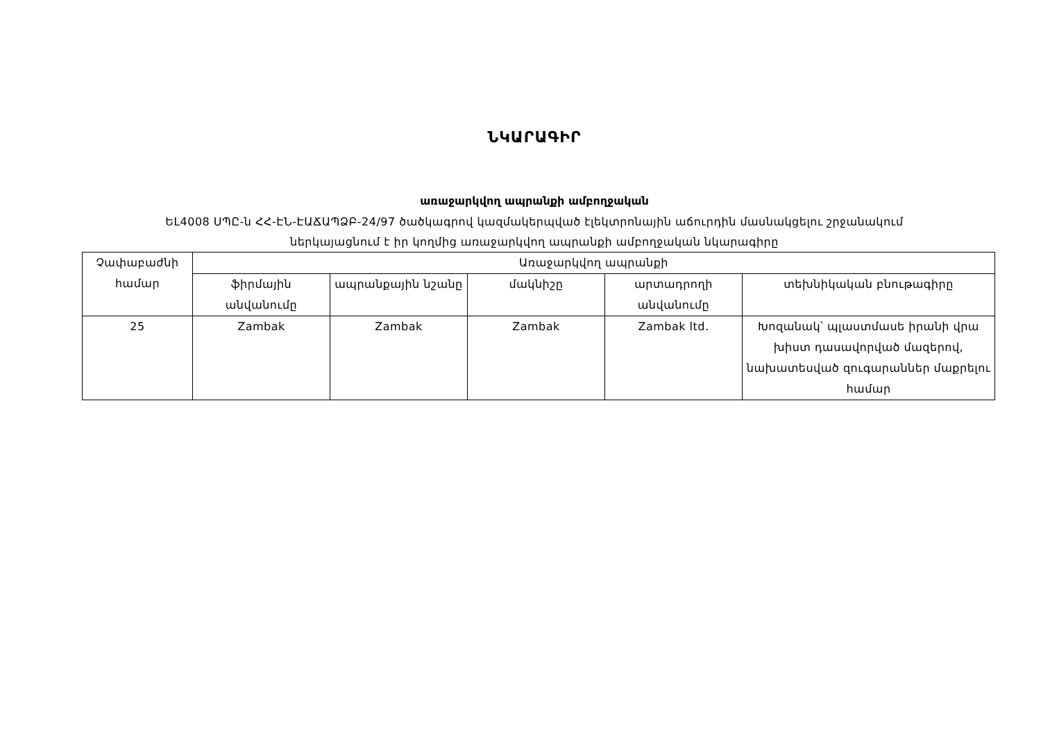ՆԿԱՐԱԳԻՐ
առաջարկվող ապրանքի ամբողջական
ԵԼ4008 ՍՊԸ-ն ՀՀ-ԷՆ-ԷԱՃԱՊՁԲ-24/97 ծածկագրով կազմակերպված էլեկտրոնային աճուրդին մասնակցելու շրջանակում
ներկայացնում է իր կողմից առաջարկվող ապրանքի ամբողջական նկարագիրը
| Չափաբաժնի համար | Առաջարկվող ապրանքի | | | | |
| --- | --- | --- | --- | --- | --- |
| | ֆիրմային անվանումը | ապրանքային նշանը | մակնիշը | արտադրողի անվանումը | տեխնիկական բնութագիրը |
| 25 | Zambak | Zambak | Zambak | Zambak ltd. | Խոզանակ՝ պլաստմասե իրանի վրա խիստ դասավորված մազերով, նախատեսված զուգարաններ մաքրելու համար |